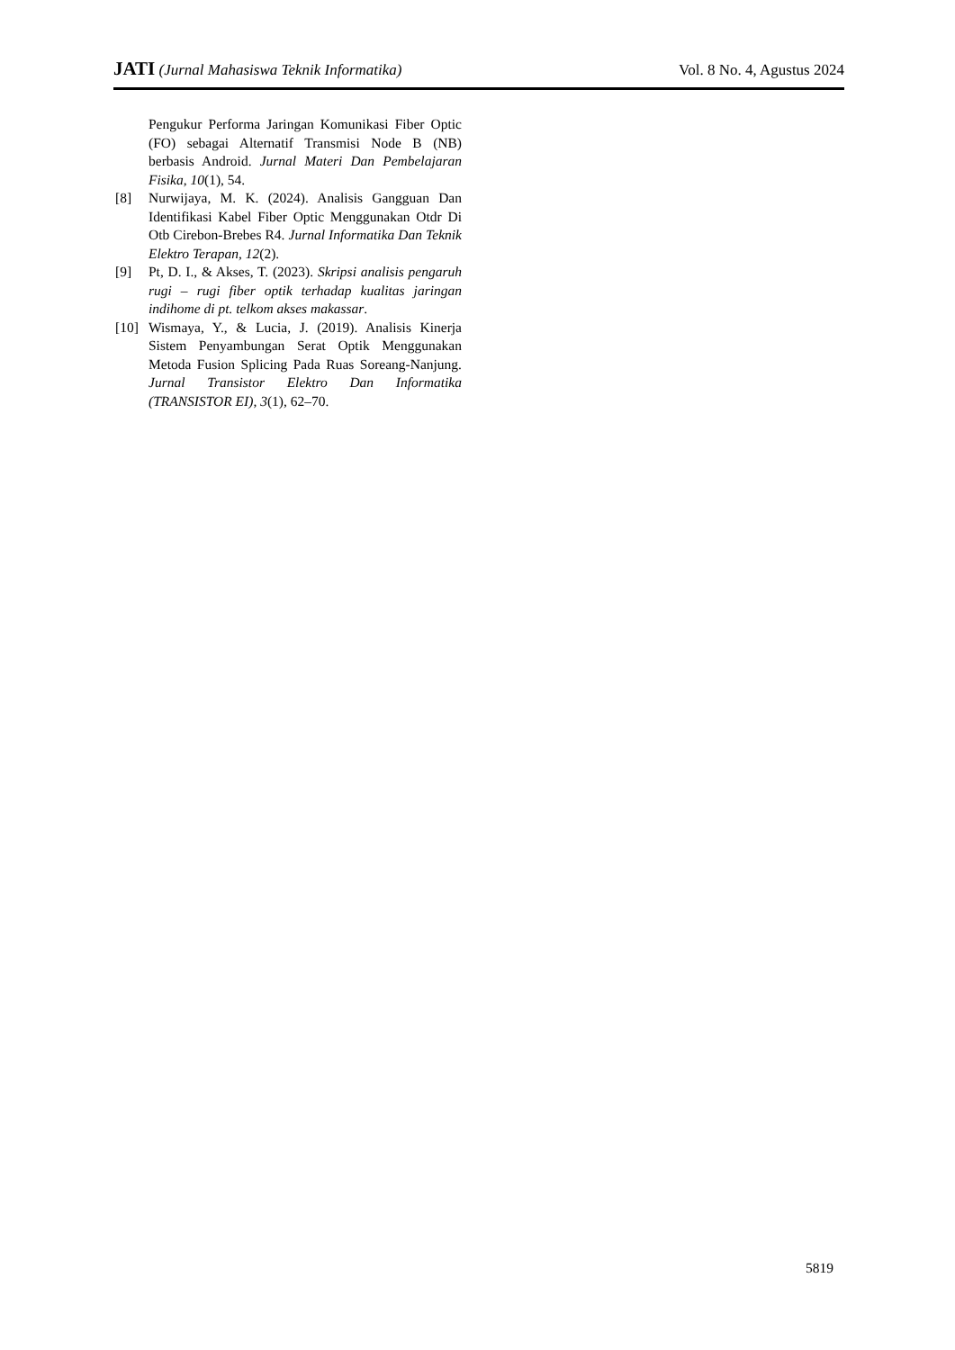JATI (Jurnal Mahasiswa Teknik Informatika) Vol. 8 No. 4, Agustus 2024
Pengukur Performa Jaringan Komunikasi Fiber Optic (FO) sebagai Alternatif Transmisi Node B (NB) berbasis Android. Jurnal Materi Dan Pembelajaran Fisika, 10(1), 54.
[8] Nurwijaya, M. K. (2024). Analisis Gangguan Dan Identifikasi Kabel Fiber Optic Menggunakan Otdr Di Otb Cirebon-Brebes R4. Jurnal Informatika Dan Teknik Elektro Terapan, 12(2).
[9] Pt, D. I., & Akses, T. (2023). Skripsi analisis pengaruh rugi – rugi fiber optik terhadap kualitas jaringan indihome di pt. telkom akses makassar.
[10] Wismaya, Y., & Lucia, J. (2019). Analisis Kinerja Sistem Penyambungan Serat Optik Menggunakan Metoda Fusion Splicing Pada Ruas Soreang-Nanjung. Jurnal Transistor Elektro Dan Informatika (TRANSISTOR EI), 3(1), 62–70.
5819